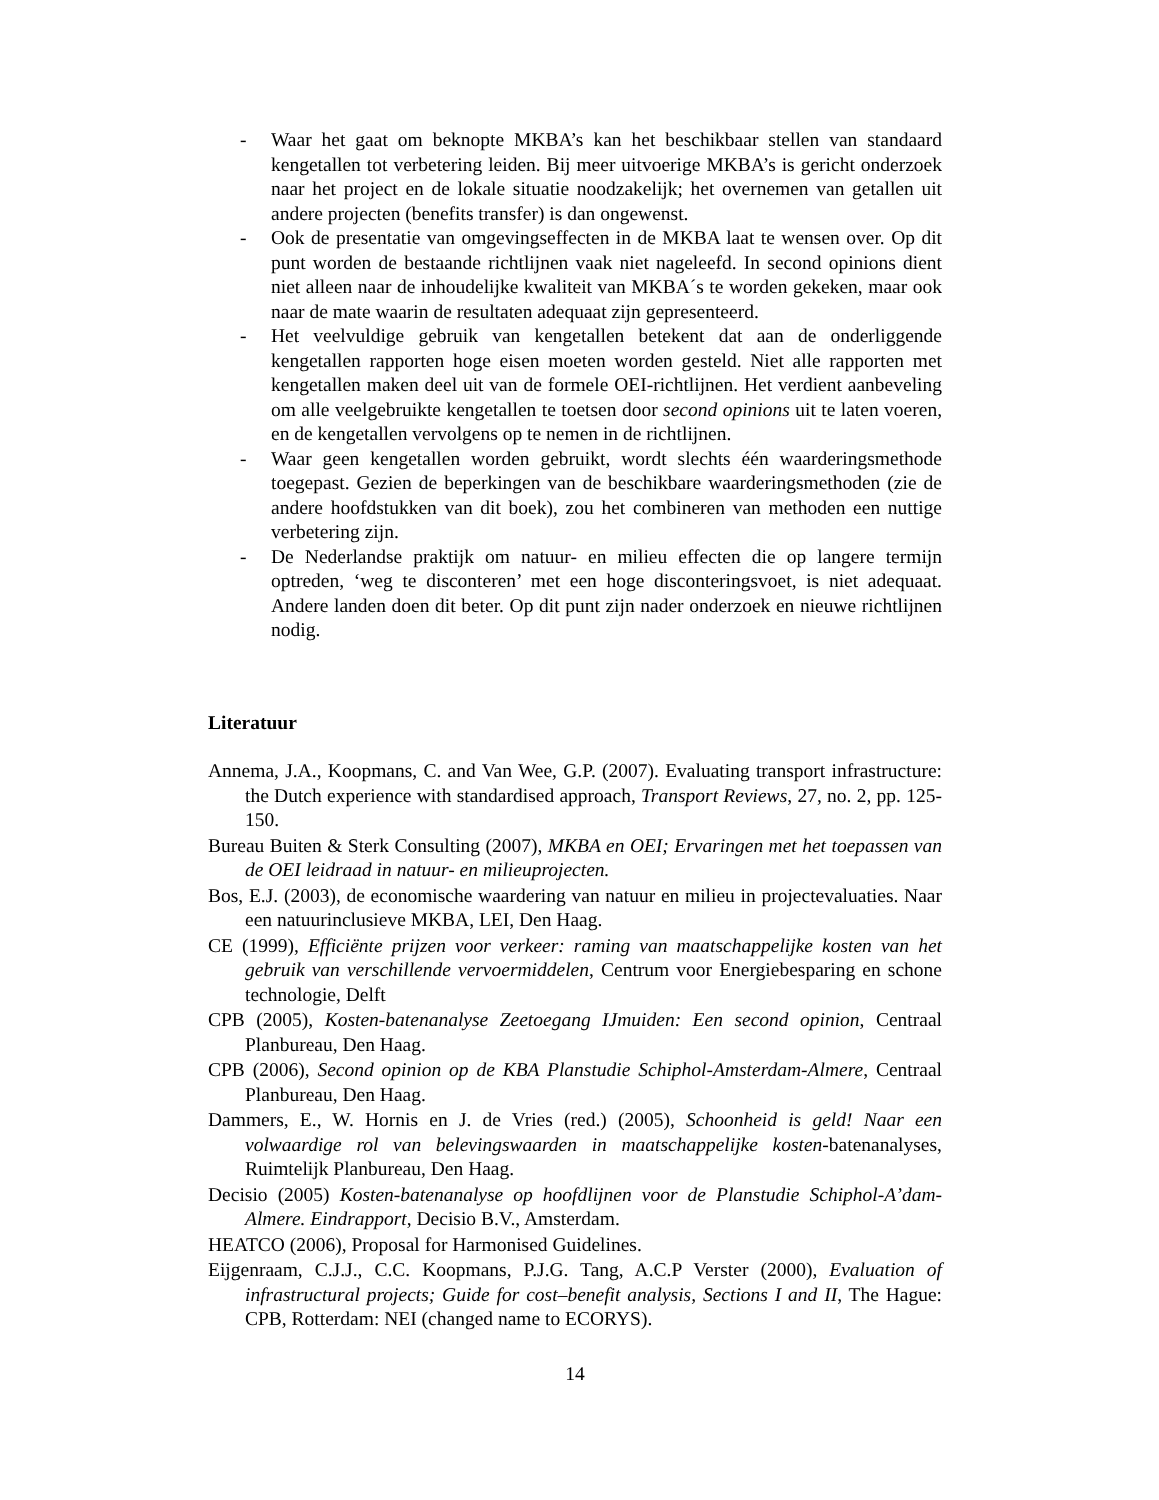- Waar het gaat om beknopte MKBA’s kan het beschikbaar stellen van standaard kengetallen tot verbetering leiden. Bij meer uitvoerige MKBA’s is gericht onderzoek naar het project en de lokale situatie noodzakelijk; het overnemen van getallen uit andere projecten (benefits transfer) is dan ongewenst.
- Ook de presentatie van omgevingseffecten in de MKBA laat te wensen over. Op dit punt worden de bestaande richtlijnen vaak niet nageleefd. In second opinions dient niet alleen naar de inhoudelijke kwaliteit van MKBA´s te worden gekeken, maar ook naar de mate waarin de resultaten adequaat zijn gepresenteerd.
- Het veelvuldige gebruik van kengetallen betekent dat aan de onderliggende kengetallen rapporten hoge eisen moeten worden gesteld. Niet alle rapporten met kengetallen maken deel uit van de formele OEI-richtlijnen. Het verdient aanbeveling om alle veelgebruikte kengetallen te toetsen door second opinions uit te laten voeren, en de kengetallen vervolgens op te nemen in de richtlijnen.
- Waar geen kengetallen worden gebruikt, wordt slechts één waarderingsmethode toegepast. Gezien de beperkingen van de beschikbare waarderingsmethoden (zie de andere hoofdstukken van dit boek), zou het combineren van methoden een nuttige verbetering zijn.
- De Nederlandse praktijk om natuur- en milieu effecten die op langere termijn optreden, ‘weg te disconteren’ met een hoge disconteringsvoet, is niet adequaat. Andere landen doen dit beter. Op dit punt zijn nader onderzoek en nieuwe richtlijnen nodig.
Literatuur
Annema, J.A., Koopmans, C. and Van Wee, G.P. (2007). Evaluating transport infrastructure: the Dutch experience with standardised approach, Transport Reviews, 27, no. 2, pp. 125-150.
Bureau Buiten & Sterk Consulting (2007), MKBA en OEI; Ervaringen met het toepassen van de OEI leidraad in natuur- en milieuprojecten.
Bos, E.J. (2003), de economische waardering van natuur en milieu in projectevaluaties. Naar een natuurinclusieve MKBA, LEI, Den Haag.
CE (1999), Efficiënte prijzen voor verkeer: raming van maatschappelijke kosten van het gebruik van verschillende vervoermiddelen, Centrum voor Energiebesparing en schone technologie, Delft
CPB (2005), Kosten-batenanalyse Zeetoegang IJmuiden: Een second opinion, Centraal Planbureau, Den Haag.
CPB (2006), Second opinion op de KBA Planstudie Schiphol-Amsterdam-Almere, Centraal Planbureau, Den Haag.
Dammers, E., W. Hornis en J. de Vries (red.) (2005), Schoonheid is geld! Naar een volwaardige rol van belevingswaarden in maatschappelijke kosten-batenanalyses, Ruimtelijk Planbureau, Den Haag.
Decisio (2005) Kosten-batenanalyse op hoofdlijnen voor de Planstudie Schiphol-A’dam-Almere. Eindrapport, Decisio B.V., Amsterdam.
HEATCO (2006), Proposal for Harmonised Guidelines.
Eijgenraam, C.J.J., C.C. Koopmans, P.J.G. Tang, A.C.P Verster (2000), Evaluation of infrastructural projects; Guide for cost–benefit analysis, Sections I and II, The Hague: CPB, Rotterdam: NEI (changed name to ECORYS).
14